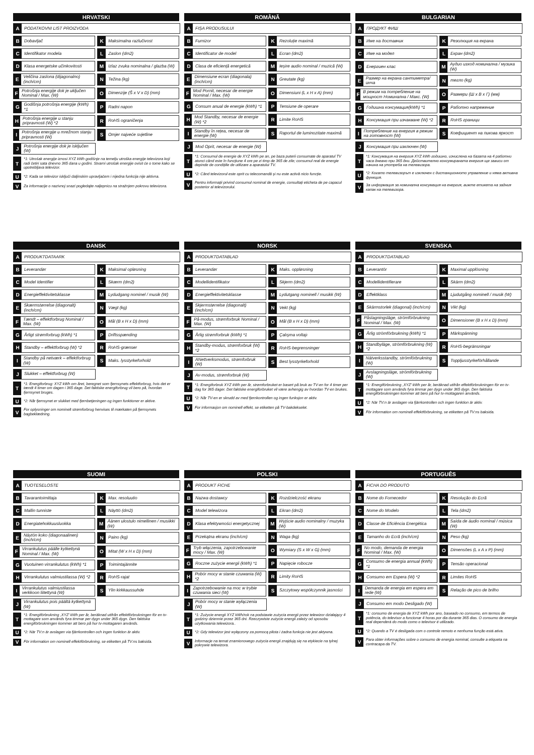HRVATSKI
A PODATKOVNI LIST PROIZVODA
B Dobavljač
K Maksimalna razlučivost
C Identifikator modela
L Zaslon (dm2)
D Klasa energetske učinkovitosti
M Izlaz zvuka nominalna / glazba (W)
E Veličina zaslona (dijagonalno) (inch/cm)
N Težina (kg)
F Potrošnja energije dok je uključen Nominal / Max. (W)
O Dimenzije (Š x V x D) (mm)
G Godišnja potrošnja energije (kWh) *1
P Radni napon
H Potrošnja energije u stanju pripravnosti (W) *2
R RoHS ograničenja
I Potrošnja energije u mrežnom stanju pripravnosti (W)
S Omjer najveće svjetline
J Potrošnja energije dok je isključen (W)
T *1: Utrošak energije iznosi XYZ kWh godišnje na temelju utroška energije televizora koji radi četiri sata dnevno 365 dana u godini. Stvarni utrošak energije ovisit će o tome kako se upotrebljava televizor.
U *2: Kada se televizor isključi daljinskim upravljačem i nijedna funkcija nije aktivna.
V Za informacije o nazivnoj snazi pogledajte naljepnicu na stražnjem pokrovu televizora.
ROMÂNĂ
A FIȘA PRODUSULUI
B Furnizor
K Rezoluție maximă
C Identificator de model
L Ecran (dm2)
D Clasa de eficiență energetică
M Ieșire audio nominal / muzică (W)
E Dimensiune ecran (diagonala) (inch/cm)
N Greutate (kg)
F Mod Pornit, necesar de energie Nominal / Max. (W)
O Dimensiuni (L x H x A) (mm)
G Consum anual de energie (kWh) *1
P Tensiune de operare
H Mod Standby, necesar de energie (W) *2
R Limite RoHS
I Standby în rețea, necesar de energie (W)
S Raportul de luminozitate maximă
J Mod Oprit, necesar de energie (W)
T *1: Consumul de energie de XYZ kWh pe an, pe baza puterii consumate de aparatul TV atunci când este în funcțiune 4 ore pe zi timp de 365 de zile; consumul real de energie depinde de condițiile de utilizare a aparatului TV.
U *2: Când televizorul este oprit cu telecomandă și nu este activă nicio funcție.
V Pentru informații privind consumul nominal de energie, consultați eticheta de pe capacul posterior al televizorului.
BULGARIAN
A ПРОДУКТ ФИШ
B Име на доставчик
K Резолюция на екрана
C Име на модел
L Екран (dm2)
D Енергиен клас
M Аудио изход номинална / музика (W)
E Размер на екрана сантиметра/инча
Nтегло (kg)
F В режим на потребление на мощност Номинална / Макс. (W)
O Размери (Ш x В x Г) (мм)
G Годишна консумация(kWh) *1
P Работно напрежение
H Консумация при изчакване (W) *2
R RoHS граници
I Потребление на енергия в режим на готовност (W)
S Коефициент на пикова яркост
J Консумация при изключен (W)
T *1: Консумация на енергия XYZ kWh годишно, изчислена на базата на 4 работни часа дневно при 365 дни. Действително консумираната енергия ще зависи от начина на употреба на телевизора.
U *2: Когато телевизорът е изключен с дистанционното управление и няма активна функция.
V За информация за номинална консумация на енергия, вижте етикета на задния капак на телевизора.
DANSK
A PRODUKTDATAARK
B Leverandør
K Maksimal opløsning
C Model Identifier
L Skærm (dm2)
D Energieffektivitetsklasse
M Lydudgang nominel / musik (W)
E Skærmstørrelse (diagonalt) (inch/cm)
N Vægt (kg)
F Tændt – effektforbrug Nominal / Max. (W)
O Mål (B x H x D) (mm)
G Årligt strømforbrug (kWh) *1
P Driftsspænding
H Standby – effektforbrug (W) *2
R RoHS-grænser
I Standby på netværk – effektforbrug (W)
S Maks. lysstyrkeforhold
J Slukket – effektforbrug (W)
T *1: Energiforbrug: XYZ kWh om året, beregnet som fjernsynets effektforbrug, hvis det er tændt 4 timer om dagen i 365 dage. Det faktiske energiforbrug vil bero på, hvordan fjernsynet bruges.
U *2: Når fjernsynet er slukket med fjernbetjeningen og ingen funktioner er aktive.
V For oplysninger om nominelt strømforbrug henvises til mærkaten på fjernsynets bagbeklædning.
NORSK
A PRODUKTDATABLAD
B Leverandør
K Maks. oppløsning
C Modellidentifikator
L Skjerm (dm2)
D Energieffektivitetsklasse
M Lydutgang nominell / musikk (W)
E Skjermstørrelse (diagonalt) (inch/cm)
N Vekt (kg)
F På-modus, strømforbruk Nominal / Max. (W)
O Mål (B x H x D) (mm)
G Årlig strømforbruk (kWh) *1
P Çalışma voltajı
H Standby-modus, strømforbruk (W) *2
R RoHS-begrensninger
I ANettverksmodus, strømforbruk (W)
S Best lysstyrkeforhold
J Av-modus, strømforbruk (W)
T *1: Energiforbruk XYZ kWh per år, strømforbruket er basert på bruk av TV-en for 4 timer per dag for 365 dager. Det faktiske energiforbruket vil være avhengig av hvordan TV-en brukes.
U *2: Når TV-en er skrudd av med fjernkontrollen og ingen funksjon er aktiv.
V For informasjon om nominell effekt, se etiketten på TV-bakdekselet.
SVENSKA
A PRODUKTDATABLAD
B Leverantör
K Maximal upplösning
C Modellidentifierare
L Skärm (dm2)
D Effektklass
M Ljudutgång nominell / musik (W)
E Skärmstorlek (diagonal) (inch/cm)
N Vikt (kg)
F Påslagningsläge, strömförbrukning Nominal / Max. (W)
O Dimensioner (B x H x D) (mm)
G Årlig strömförbrukning (kWh) *1
P Märkspänning
H Standbyläge, strömförbrukning (W) *2
R RoHS-begränsningar
I Nätverksstandby, strömförbrukning (W)
S Toppljusstyrkeförhållande
J Avslagningsläge, strömförbrukning (W)
T *1: Energiförbrukning ,XYZ' kWh per år, beräknad utifrån effektförbrukningen för en tv-mottagare som används fyra timmar per dygn under 365 dygn. Den faktiska energiförbrukningen kommer att bero på hur tv-mottagaren används.
U *2: När TV:n är avslagen via fjärrkontrollen och ingen funktion är aktiv.
V För information om nominell effektförbrukning, se etiketten på TV:ns baksida.
SUOMI
A TUOTESELOSTE
B Tavarantoimittaja
K Max. resoluutio
C Mallin tunniste
L Näyttö (dm2)
D Energiatehokkuusluokka
M Äänen ulostulo nimellinen / musiikki (W)
E Näytön koko (diagonaalinen) (inch/cm)
N Paino (kg)
F Virrankulutus päälle kytkettynä Nominal / Max. (W)
O Mitat (W x H x D) (mm)
G Vuotuinen virrankulutus (kWh) *1
P Toimintajännite
H Virrankulutus valmiustilassa (W) *2
R RoHS-rajat
I Virrankulutus valmiustilassa verkkoon liitettynä (W)
S Ylin kirkkaussuhde
J Virrankulutus pois päältä kytkettynä (W)
T *1: Energiförbrukning ,XYZ' kWh per år, beräknad utifrån effektförbrukningen för en tv-mottagare som används fyra timmar per dygn under 365 dygn. Den faktiska energiförbrukningen kommer att bero på hur tv-mottagaren används.
U *2: När TV:n är avslagen via fjärrkontrollen och ingen funktion är aktiv.
V För information om nominell effektförbrukning, se etiketten på TV:ns baksida.
POLSKI
A PRODUKT FICHE
B Nazwa dostawcy
K Rozdzielczość ekranu
C Model telewizora
L Ekran (dm2)
D Klasa efektywności energetycznej
M Wyjście audio nominalny / muzyka (W)
E Przekątna ekranu (inch/cm)
N Waga (kg)
F Tryb włączenia, zapotrzebowanie mocy / Max. (W)
O Wymiary (S x W x G) (mm)
G Roczne zużycie energii (kWh) *1
P Napięcie robocze
H Pobór mocy w stanie czuwania (W) *2
R Limity RoHS
I Zapotrzebowanie na moc w trybie czuwania sieci (W)
S Szczytowy współczynnik jasności
J Pobór mocy w stanie wyłączenia (W)
T *1: Zużycie energii XYZ kWh/rok na podstawie zużycia energii przez telewizor działający 4 godziny dziennie przez 365 dni. Rzeczywiste zużycie energii zależy od sposobu użytkowania telewizora..
U *2: Gdy telewizor jest wyłączony za pomocą pilota i żadna funkcja nie jest aktywna.
V Informacje na temat znamionowego zużycia energii znajdują się na etykiecie na tylnej pokrywie telewizora.
PORTUGUÊS
A FICHA DO PRODUTO
B Nome do Fornecedor
K Resolução do Ecrã
C Nome do Modelo
L Tela (dm2)
D Classe de Eficiência Energética
M Saída de áudio nominal / música (W)
E Tamanho do Ecrã (inch/cm)
N Peso (kg)
F No modo, demanda de energia Nominal / Max. (W)
O Dimensões (L x A x P) (mm)
G Consumo de energia annual (kWh) *1
P Tensão operacional
H Consumo em Espera (W) *2
R Limites RoHS
I Demanda de energia em espera em rede (W)
S Relação de pico de brilho
J Consumo em modo Desligado (W)
T *1: consumo de energia de XYZ kWh por ano, baseado no consumo, em termos de potência, do televisor a funcionar 4 horas por dia durante 365 dias. O consumo de energia real dependerá do modo como o televisor é utilizado.
U *2: Quando a TV é desligada com o controle remoto e nenhuma função está ativa.
V Para obter informações sobre o consumo de energia nominal, consulte a etiqueta na contracapa da TV.